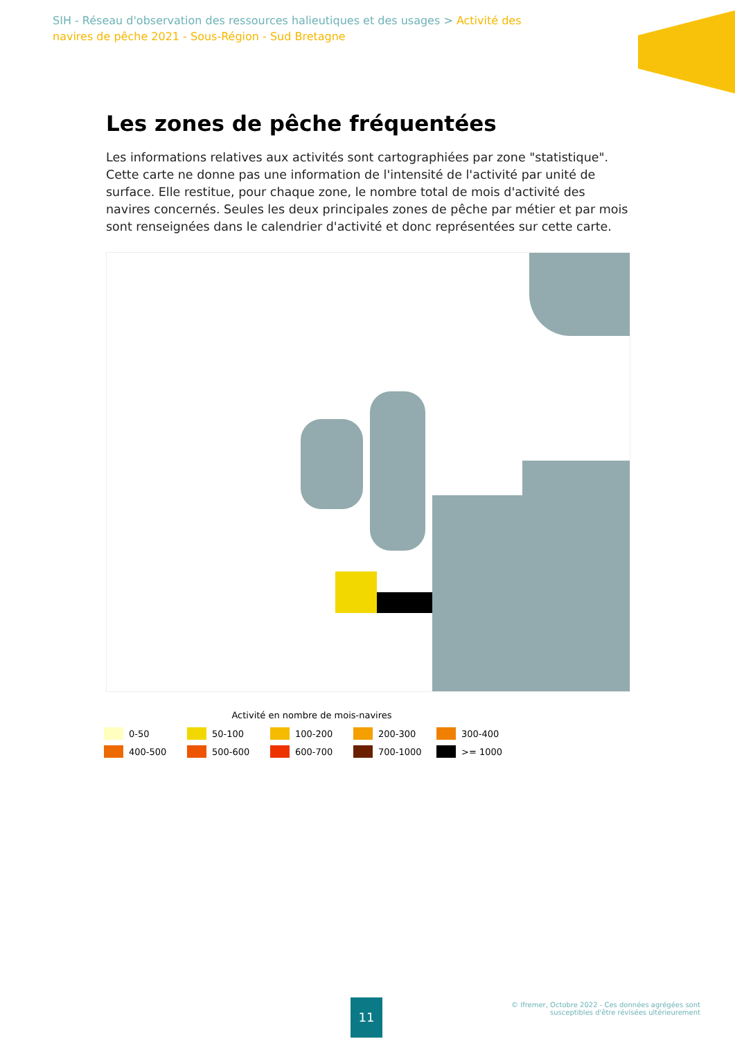SIH - Réseau d'observation des ressources halieutiques et des usages > Activité des navires de pêche 2021 - Sous-Région - Sud Bretagne
Les zones de pêche fréquentées
Les informations relatives aux activités sont cartographiées par zone "statistique". Cette carte ne donne pas une information de l'intensité de l'activité par unité de surface. Elle restitue, pour chaque zone, le nombre total de mois d'activité des navires concernés. Seules les deux principales zones de pêche par métier et par mois sont renseignées dans le calendrier d'activité et donc représentées sur cette carte.
Activité en nombre de mois-navires
0-50 50-100 100-200 200-300 300-400
400-500 500-600 600-700 700-1000 >= 1000
11
© Ifremer, Octobre 2022 - Ces données agrégées sont
susceptibles d'être révisées ultérieurement